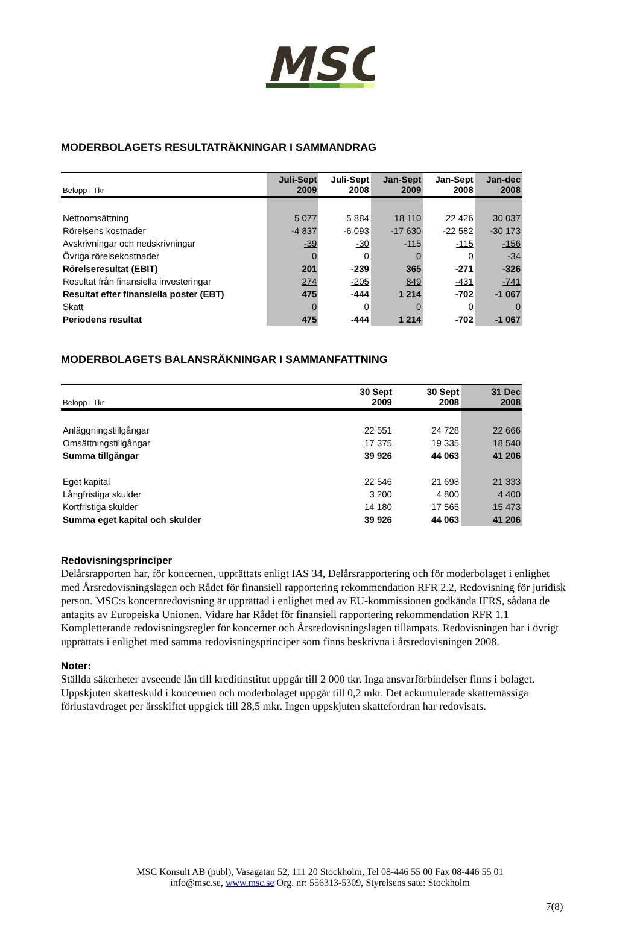MSC
MODERBOLAGETS RESULTATRÄKNINGAR I SAMMANDRAG
| Belopp i Tkr | Juli-Sept 2009 | Juli-Sept 2008 | Jan-Sept 2009 | Jan-Sept 2008 | Jan-dec 2008 |
| --- | --- | --- | --- | --- | --- |
| Nettoomsättning | 5 077 | 5 884 | 18 110 | 22 426 | 30 037 |
| Rörelsens kostnader | -4 837 | -6 093 | -17 630 | -22 582 | -30 173 |
| Avskrivningar och nedskrivningar | -39 | -30 | -115 | -115 | -156 |
| Övriga rörelsekostnader | 0 | 0 | 0 | 0 | -34 |
| Rörelseresultat (EBIT) | 201 | -239 | 365 | -271 | -326 |
| Resultat från finansiella investeringar | 274 | -205 | 849 | -431 | -741 |
| Resultat efter finansiella poster (EBT) | 475 | -444 | 1 214 | -702 | -1 067 |
| Skatt | 0 | 0 | 0 | 0 | 0 |
| Periodens resultat | 475 | -444 | 1 214 | -702 | -1 067 |
MODERBOLAGETS BALANSRÄKNINGAR I SAMMANFATTNING
| Belopp i Tkr | 30 Sept 2009 | 30 Sept 2008 | 31 Dec 2008 |
| --- | --- | --- | --- |
| Anläggningstillgångar | 22 551 | 24 728 | 22 666 |
| Omsättningstillgångar | 17 375 | 19 335 | 18 540 |
| Summa tillgångar | 39 926 | 44 063 | 41 206 |
| Eget kapital | 22 546 | 21 698 | 21 333 |
| Långfristiga skulder | 3 200 | 4 800 | 4 400 |
| Kortfristiga skulder | 14 180 | 17 565 | 15 473 |
| Summa eget kapital och skulder | 39 926 | 44 063 | 41 206 |
Redovisningsprinciper
Delårsrapporten har, för koncernen, upprättats enligt IAS 34, Delårsrapportering och för moderbolaget i enlighet med Årsredovisningslagen och Rådet för finansiell rapportering rekommendation RFR 2.2, Redovisning för juridisk person. MSC:s koncernredovisning är upprättad i enlighet med av EU-kommissionen godkända IFRS, sådana de antagits av Europeiska Unionen. Vidare har Rådet för finansiell rapportering rekommendation RFR 1.1 Kompletterande redovisningsregler för koncerner och Årsredovisningslagen tillämpats. Redovisningen har i övrigt upprättats i enlighet med samma redovisningsprinciper som finns beskrivna i årsredovisningen 2008.
Noter:
Ställda säkerheter avseende lån till kreditinstitut uppgår till 2 000 tkr. Inga ansvarförbindelser finns i bolaget. Uppskjuten skatteskuld i koncernen och moderbolaget uppgår till 0,2 mkr. Det ackumulerade skattemässiga förlustavdraget per årsskiftet uppgick till 28,5 mkr. Ingen uppskjuten skattefordran har redovisats.
MSC Konsult AB (publ), Vasagatan 52, 111 20 Stockholm, Tel 08-446 55 00 Fax 08-446 55 01
info@msc.se, www.msc.se Org. nr: 556313-5309, Styrelsens sate: Stockholm
7(8)